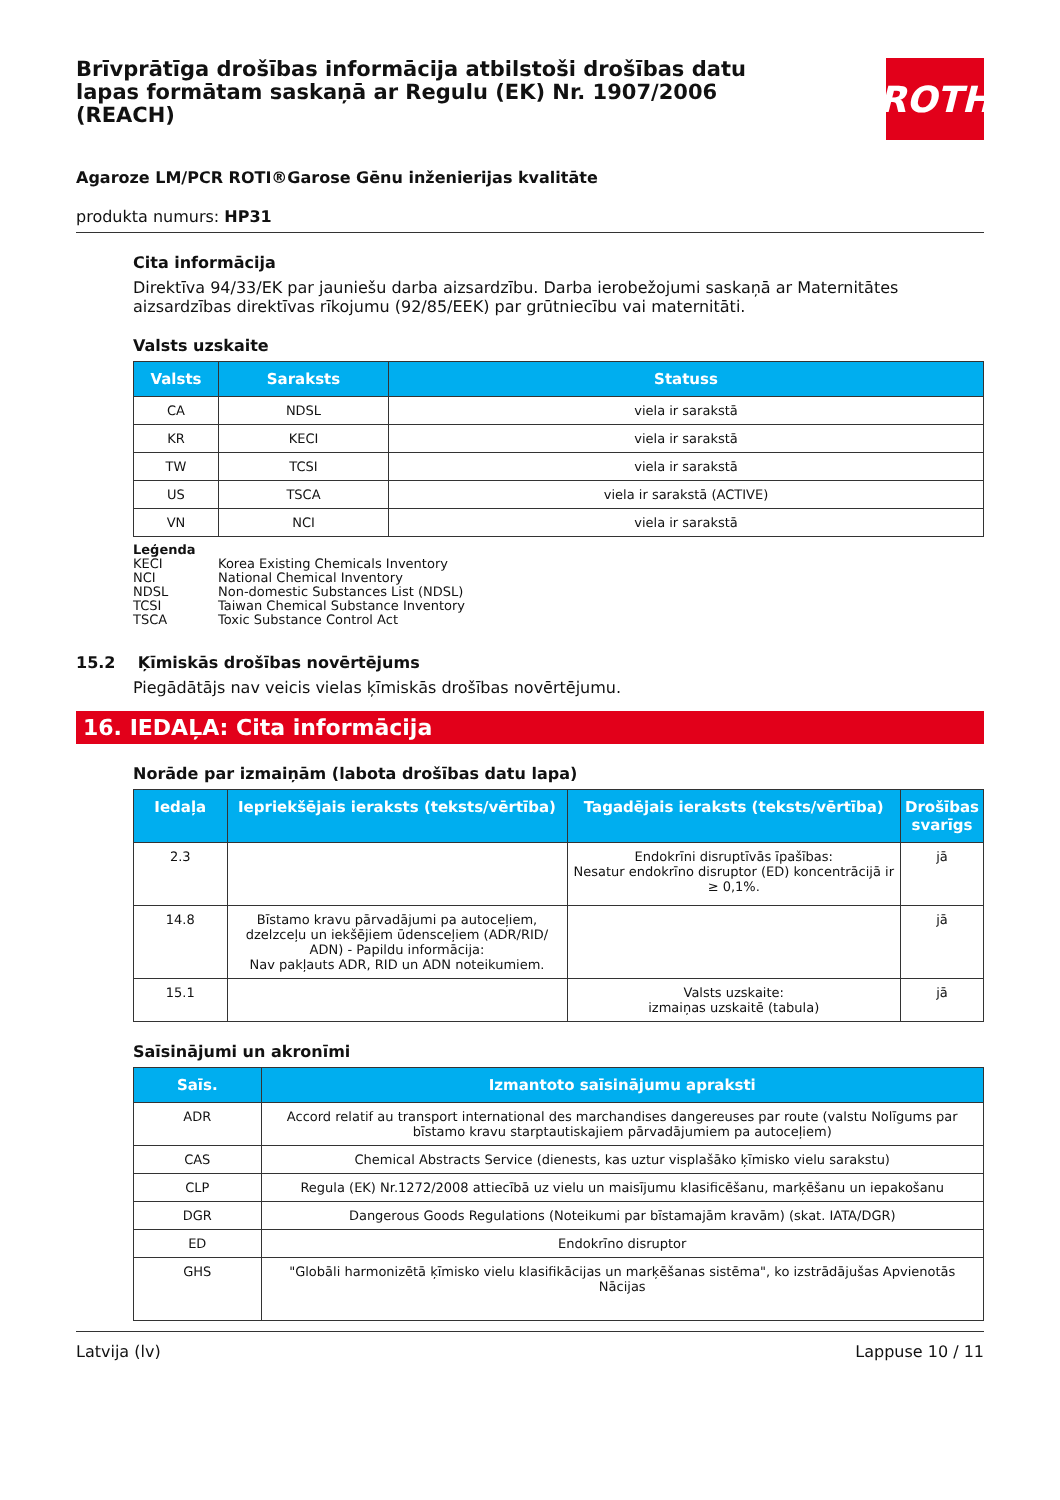Brīvprātīga drošības informācija atbilstoši drošības datu lapas formātam saskaņā ar Regulu (EK) Nr. 1907/2006 (REACH)
ROTH
Agaroze LM/PCR ROTI®Garose Gēnu inženierijas kvalitāte
produkta numurs: HP31
Cita informācija
Direktīva 94/33/EK par jauniešu darba aizsardzību. Darba ierobežojumi saskaņā ar Maternitātes aizsardzības direktīvas rīkojumu (92/85/EEK) par grūtniecību vai maternitāti.
Valsts uzskaite
| Valsts | Saraksts | Statuss |
| --- | --- | --- |
| CA | NDSL | viela ir sarakstā |
| KR | KECI | viela ir sarakstā |
| TW | TCSI | viela ir sarakstā |
| US | TSCA | viela ir sarakstā (ACTIVE) |
| VN | NCI | viela ir sarakstā |
Leģenda
KECI Korea Existing Chemicals Inventory
NCI National Chemical Inventory
NDSL Non-domestic Substances List (NDSL)
TCSI Taiwan Chemical Substance Inventory
TSCA Toxic Substance Control Act
15.2 Ķīmiskās drošības novērtējums
Piegādātājs nav veicis vielas ķīmiskās drošības novērtējumu.
16. IEDAĻA: Cita informācija
Norāde par izmaiņām (labota drošības datu lapa)
| Iedaļa | Iepriekšējais ieraksts (teksts/vērtība) | Tagadējais ieraksts (teksts/vērtība) | Drošības svarīgs |
| --- | --- | --- | --- |
| 2.3 | | Endokrīni disruptīvās īpašības: Nesatur endokrīno disruptor (ED) koncentrācijā ir ≥ 0,1%. | jā |
| 14.8 | Bīstamo kravu pārvadājumi pa autoceļiem, dzelzceļu un iekšējiem ūdensceļiem (ADR/RID/ ADN) - Papildu informācija: Nav pakļauts ADR, RID un ADN noteikumiem. | | jā |
| 15.1 | | Valsts uzskaite: izmaiņas uzskaitē (tabula) | jā |
Saīsinājumi un akronīmi
| Saīs. | Izmantoto saīsinājumu apraksti |
| --- | --- |
| ADR | Accord relatif au transport international des marchandises dangereuses par route (valstu Nolīgums par bīstamo kravu starptautiskajiem pārvadājumiem pa autoceļiem) |
| CAS | Chemical Abstracts Service (dienests, kas uztur visplašāko ķīmisko vielu sarakstu) |
| CLP | Regula (EK) Nr.1272/2008 attiecībā uz vielu un maisījumu klasificēšanu, marķēšanu un iepakošanu |
| DGR | Dangerous Goods Regulations (Noteikumi par bīstamajām kravām) (skat. IATA/DGR) |
| ED | Endokrīno disruptor |
| GHS | "Globāli harmonizētā ķīmisko vielu klasifikācijas un marķēšanas sistēma", ko izstrādājušas Apvienotās Nācijas |
Latvija (lv) Lappuse 10 / 11